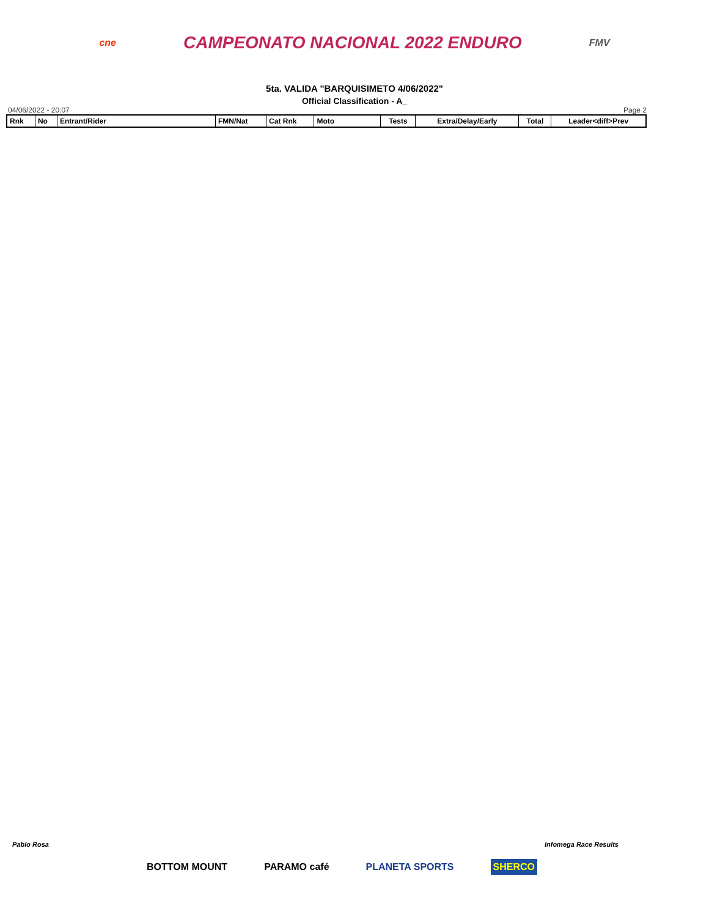cne CAMPEONATO NACIONAL 2022 ENDURO FMV
5ta. VALIDA "BARQUISIMETO 4/06/2022"
Official Classification - A_
04/06/2022 - 20:07 Page 2
| Rnk | No | Entrant/Rider | FMN/Nat | Cat Rnk | Moto | Tests | Extra/Delay/Early | Total | Leader<diff>Prev |
| --- | --- | --- | --- | --- | --- | --- | --- | --- | --- |
Pablo Rosa Infomega Race Results
BOTTOM MOUNT PARAMO café PLANETA SPORTS SHERCO